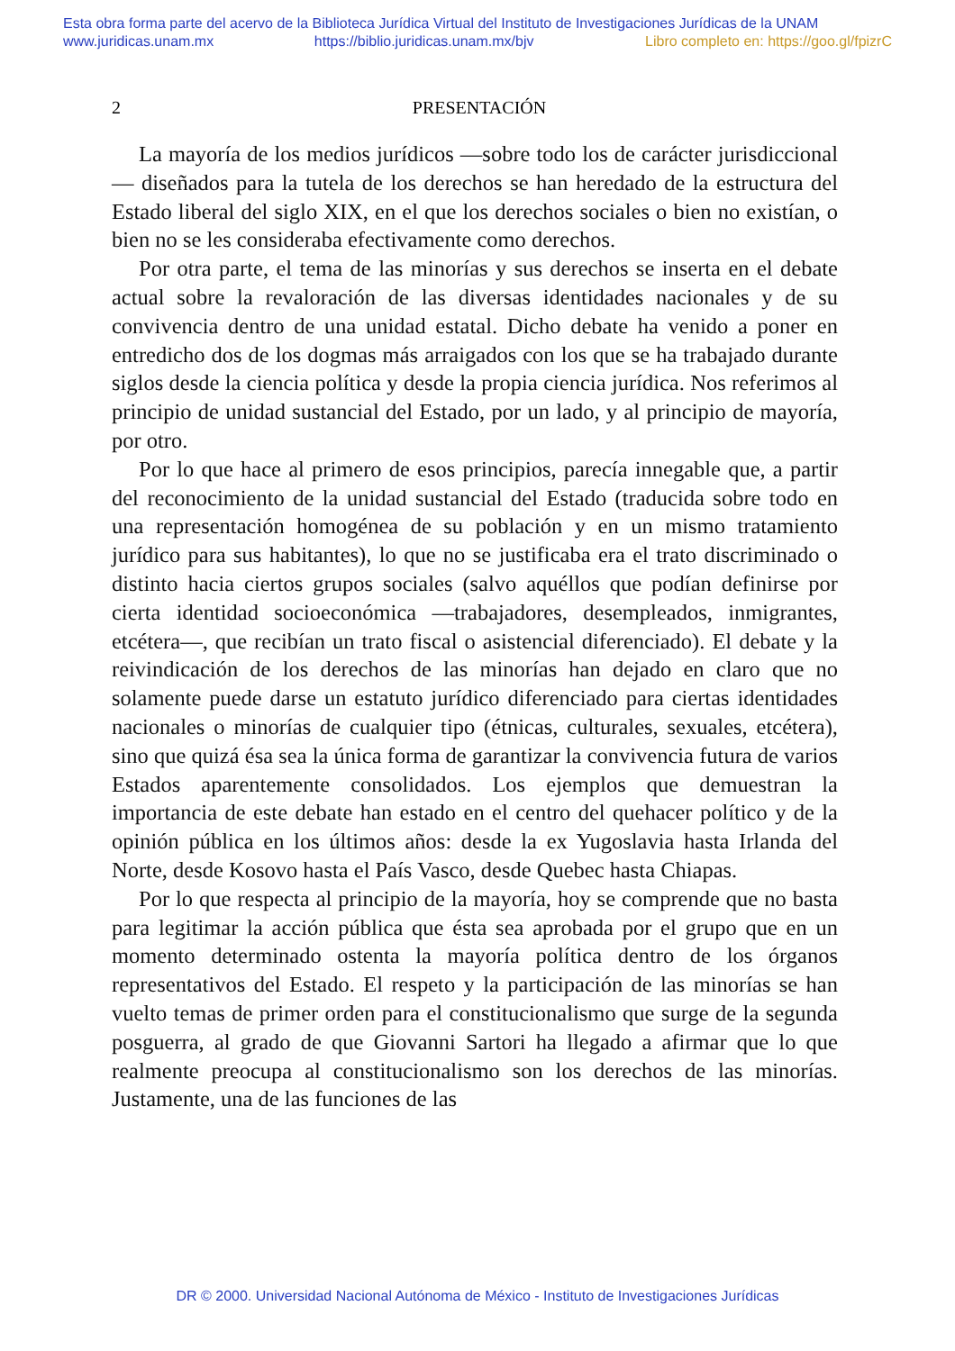Esta obra forma parte del acervo de la Biblioteca Jurídica Virtual del Instituto de Investigaciones Jurídicas de la UNAM
www.juridicas.unam.mx https://biblio.juridicas.unam.mx/bjv Libro completo en: https://goo.gl/fpizrC
2 PRESENTACIÓN
La mayoría de los medios jurídicos —sobre todo los de carácter jurisdiccional— diseñados para la tutela de los derechos se han heredado de la estructura del Estado liberal del siglo XIX, en el que los derechos sociales o bien no existían, o bien no se les consideraba efectivamente como derechos.
Por otra parte, el tema de las minorías y sus derechos se inserta en el debate actual sobre la revaloración de las diversas identidades nacionales y de su convivencia dentro de una unidad estatal. Dicho debate ha venido a poner en entredicho dos de los dogmas más arraigados con los que se ha trabajado durante siglos desde la ciencia política y desde la propia ciencia jurídica. Nos referimos al principio de unidad sustancial del Estado, por un lado, y al principio de mayoría, por otro.
Por lo que hace al primero de esos principios, parecía innegable que, a partir del reconocimiento de la unidad sustancial del Estado (traducida sobre todo en una representación homogénea de su población y en un mismo tratamiento jurídico para sus habitantes), lo que no se justificaba era el trato discriminado o distinto hacia ciertos grupos sociales (salvo aquéllos que podían definirse por cierta identidad socioeconómica —trabajadores, desempleados, inmigrantes, etcétera—, que recibían un trato fiscal o asistencial diferenciado). El debate y la reivindicación de los derechos de las minorías han dejado en claro que no solamente puede darse un estatuto jurídico diferenciado para ciertas identidades nacionales o minorías de cualquier tipo (étnicas, culturales, sexuales, etcétera), sino que quizá ésa sea la única forma de garantizar la convivencia futura de varios Estados aparentemente consolidados. Los ejemplos que demuestran la importancia de este debate han estado en el centro del quehacer político y de la opinión pública en los últimos años: desde la ex Yugoslavia hasta Irlanda del Norte, desde Kosovo hasta el País Vasco, desde Quebec hasta Chiapas.
Por lo que respecta al principio de la mayoría, hoy se comprende que no basta para legitimar la acción pública que ésta sea aprobada por el grupo que en un momento determinado ostenta la mayoría política dentro de los órganos representativos del Estado. El respeto y la participación de las minorías se han vuelto temas de primer orden para el constitucionalismo que surge de la segunda posguerra, al grado de que Giovanni Sartori ha llegado a afirmar que lo que realmente preocupa al constitucionalismo son los derechos de las minorías. Justamente, una de las funciones de las
DR © 2000. Universidad Nacional Autónoma de México - Instituto de Investigaciones Jurídicas